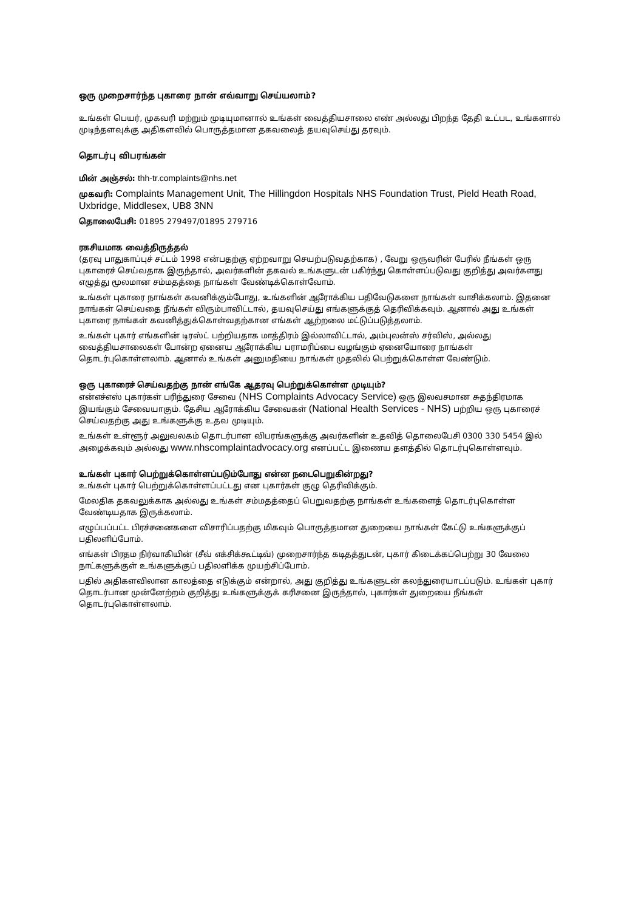ஒரு முறைசார்ந்த புகாரை நான் எவ்வாறு செய்யலாம்?
உங்கள் பெயர், முகவரி மற்றும் முடியுமானால் உங்கள் வைத்தியசாலை எண் அல்லது பிறந்த தேதி உட்பட, உங்களால் முடிந்தளவுக்கு அதிகளவில் பொருத்தமான தகவலைத் தயவுசெய்து தரவும்.
தொடர்பு விபரங்கள்
மின் அஞ்சல்: thh-tr.complaints@nhs.net
முகவரி: Complaints Management Unit, The Hillingdon Hospitals NHS Foundation Trust, Pield Heath Road, Uxbridge, Middlesex, UB8 3NN
தொலைபேசி: 01895 279497/01895 279716
ரகசியமாக வைத்திருத்தல்
(தரவு பாதுகாப்புச் சட்டம் 1998 என்பதற்கு ஏற்றவாறு செயற்படுவதற்காக) , வேறு ஒருவரின் பேரில் நீங்கள் ஒரு புகாரைச் செய்வதாக இருந்தால், அவர்களின் தகவல் உங்களுடன் பகிர்ந்து கொள்ளப்படுவது குறித்து அவர்களது எழுத்து மூலமான சம்மதத்தை நாங்கள் வேண்டிக்கொள்வோம்.
உங்கள் புகாரை நாங்கள் கவனிக்கும்போது, உங்களின் ஆரோக்கிய பதிவேடுகளை நாங்கள் வாசிக்கலாம். இதனை நாங்கள் செய்வதை நீங்கள் விரும்பாவிட்டால், தயவுசெய்து எங்களுக்குத் தெரிவிக்கவும். ஆனால் அது உங்கள் புகாரை நாங்கள் கவனித்துக்கொள்வதற்கான எங்கள் ஆற்றலை மட்டுப்படுத்தலாம்.
உங்கள் புகார் எங்களின் டிரஸ்ட் பற்றியதாக மாத்திரம் இல்லாவிட்டால், அம்புலன்ஸ் சர்விஸ், அல்லது வைத்தியசாலைகள் போன்ற ஏனைய ஆரோக்கிய பராமரிப்பை வழங்கும் ஏனையோரை நாங்கள் தொடர்புகொள்ளலாம். ஆனால் உங்கள் அனுமதியை நாங்கள் முதலில் பெற்றுக்கொள்ள வேண்டும்.
ஒரு புகாரைச் செய்வதற்கு நான் எங்கே ஆதரவு பெற்றுக்கொள்ள முடியும்?
என்எச்எஸ் புகார்கள் பரிந்துரை சேவை (NHS Complaints Advocacy Service) ஒரு இலவசமான சுதந்திரமாக இயங்கும் சேவையாகும். தேசிய ஆரோக்கிய சேவைகள் (National Health Services - NHS) பற்றிய ஒரு புகாரைச் செய்வதற்கு அது உங்களுக்கு உதவ முடியும்.
உங்கள் உள்ளூர் அலுவலகம் தொடர்பான விபரங்களுக்கு அவர்களின் உதவித் தொலைபேசி 0300 330 5454 இல் அழைக்கவும் அல்லது www.nhscomplaintadvocacy.org எனப்பட்ட இணைய தளத்தில் தொடர்புகொள்ளவும்.
உங்கள் புகார் பெற்றுக்கொள்ளப்படும்போது என்ன நடைபெறுகின்றது?
உங்கள் புகார் பெற்றுக்கொள்ளப்பட்டது என புகார்கள் குழு தெரிவிக்கும்.
மேலதிக தகவலுக்காக அல்லது உங்கள் சம்மதத்தைப் பெறுவதற்கு நாங்கள் உங்களைத் தொடர்புகொள்ள வேண்டியதாக இருக்கலாம்.
எழுப்பப்பட்ட பிரச்சனைகளை விசாரிப்பதற்கு மிகவும் பொருத்தமான துறையை நாங்கள் கேட்டு உங்களுக்குப் பதிலளிப்போம்.
எங்கள் பிரதம நிர்வாகியின் (சீவ் எக்சிக்கூட்டிவ்) முறைசார்ந்த கடிதத்துடன், புகார் கிடைக்கப்பெற்று 30 வேலை நாட்களுக்குள் உங்களுக்குப் பதிலளிக்க முயற்சிப்போம்.
பதில் அதிகளவிலான காலத்தை எடுக்கும் என்றால், அது குறித்து உங்களுடன் கலந்துரையாடப்படும். உங்கள் புகார் தொடர்பான முன்னேற்றம் குறித்து உங்களுக்குக் கரிசனை இருந்தால், புகார்கள் துறையை நீங்கள் தொடர்புகொள்ளலாம்.